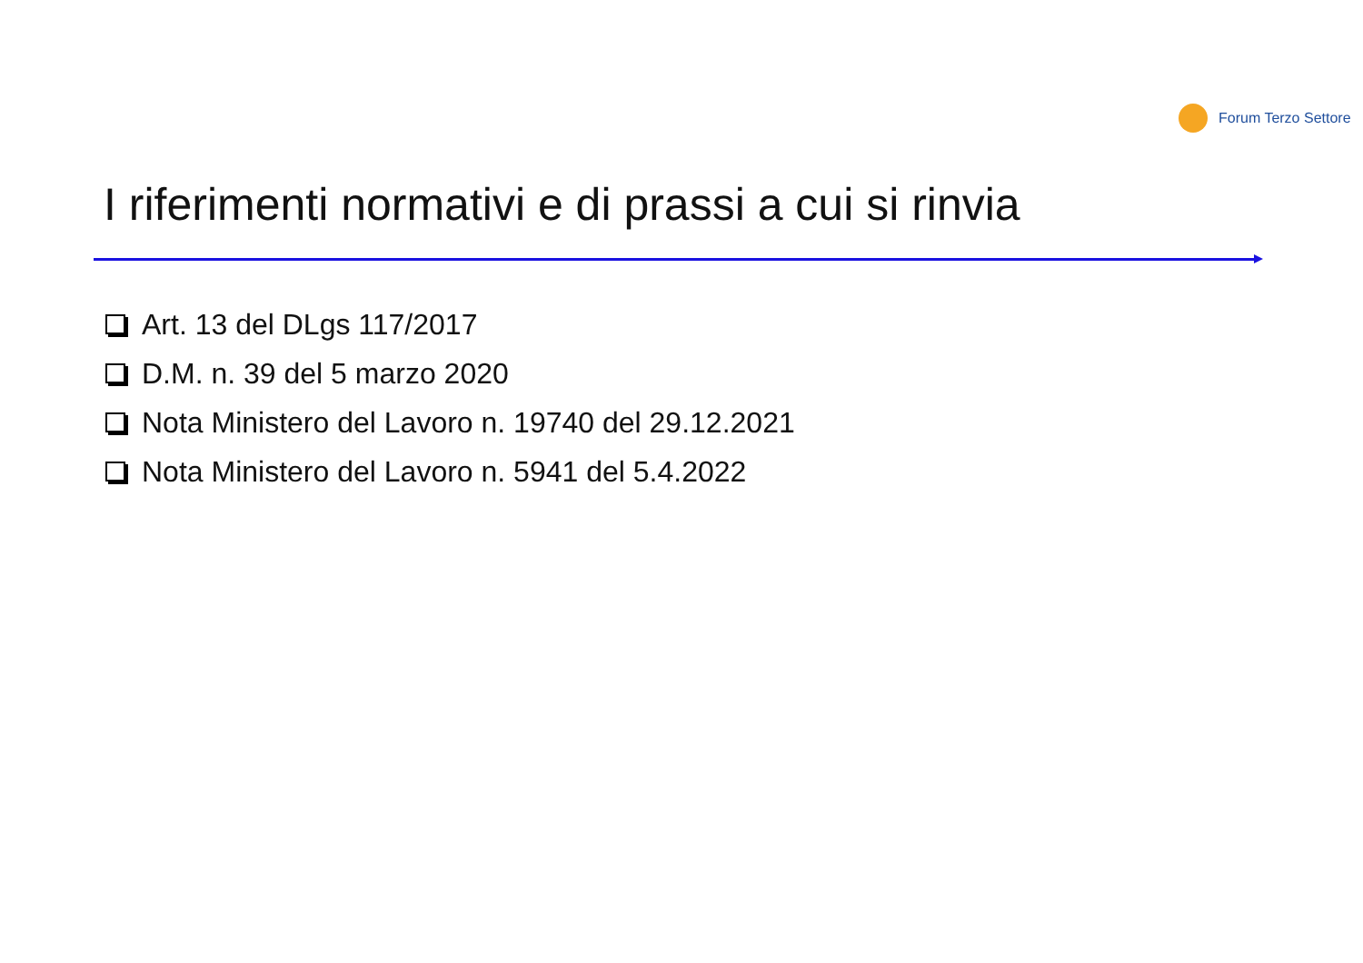Forum Terzo Settore
I riferimenti normativi e di prassi a cui si rinvia
Art. 13 del DLgs 117/2017
D.M. n. 39 del 5 marzo 2020
Nota Ministero del Lavoro n. 19740 del 29.12.2021
Nota Ministero del Lavoro n. 5941 del 5.4.2022